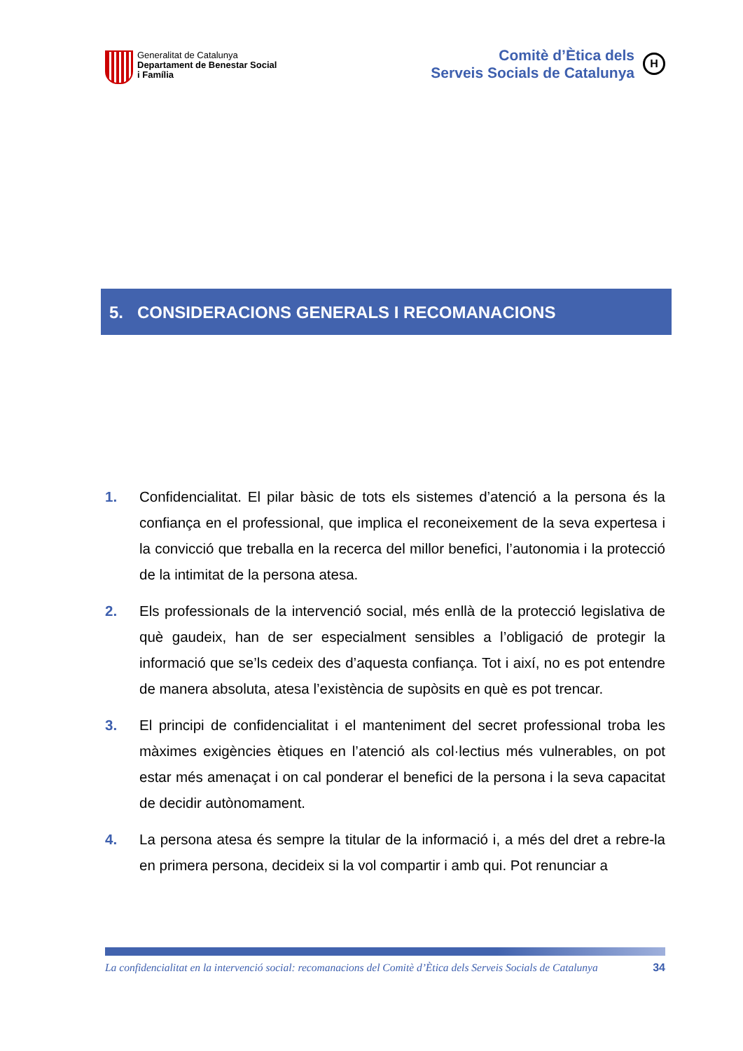Generalitat de Catalunya
Departament de Benestar Social
i Família
Comitè d’Ètica dels
Serveis Socials de Catalunya
H
5. CONSIDERACIONS GENERALS I RECOMANACIONS
1. Confidencialitat. El pilar bàsic de tots els sistemes d’atenció a la persona és la confiança en el professional, que implica el reconeixement de la seva expertesa i la convicció que treballa en la recerca del millor benefici, l’autonomia i la protecció de la intimitat de la persona atesa.
2. Els professionals de la intervenció social, més enllà de la protecció legislativa de què gaudeix, han de ser especialment sensibles a l’obligació de protegir la informació que se’ls cedeix des d’aquesta confiança. Tot i així, no es pot entendre de manera absoluta, atesa l’existència de supòsits en què es pot trencar.
3. El principi de confidencialitat i el manteniment del secret professional troba les màximes exigències ètiques en l’atenció als col·lectius més vulnerables, on pot estar més amenaçat i on cal ponderar el benefici de la persona i la seva capacitat de decidir autònomament.
4. La persona atesa és sempre la titular de la informació i, a més del dret a rebre-la en primera persona, decideix si la vol compartir i amb qui. Pot renunciar a
La confidencialitat en la intervenció social: recomanacions del Comitè d’Ètica dels Serveis Socials de Catalunya 34